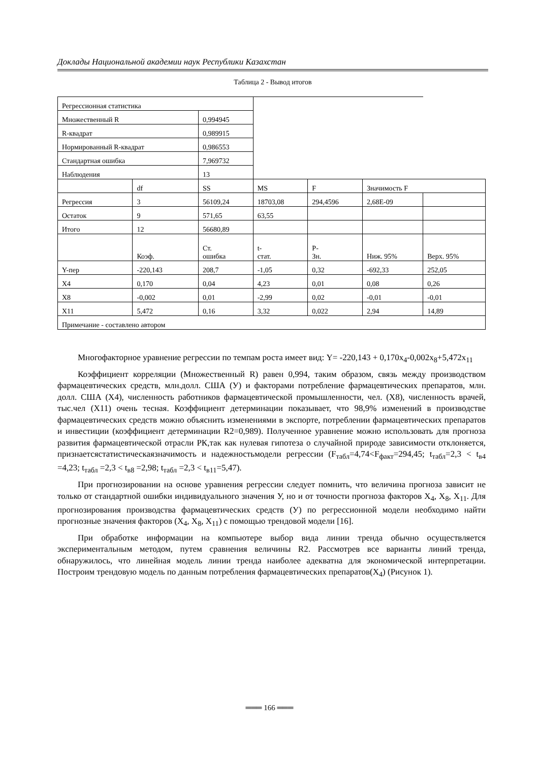Доклады Национальной академии наук Республики Казахстан
Таблица 2 - Вывод итогов
| Регрессионная статистика | | | | | | |
| Множественный R | | 0,994945 | | | | |
| R-квадрат | | 0,989915 | | | | |
| Нормированный R-квадрат | | 0,986553 | | | | |
| Стандартная ошибка | | 7,969732 | | | | |
| Наблюдения | | 13 | | | | |
| | df | SS | MS | F | Значимость F | |
| Регрессия | 3 | 56109,24 | 18703,08 | 294,4596 | 2,68E-09 | |
| Остаток | 9 | 571,65 | 63,55 | | | |
| Итого | 12 | 56680,89 | | | | |
| | Коэф. | Ст. ошибка | t- стат. | P- Зн. | Ниж. 95% | Верх. 95% |
| Y-пер | -220,143 | 208,7 | -1,05 | 0,32 | -692,33 | 252,05 |
| X4 | 0,170 | 0,04 | 4,23 | 0,01 | 0,08 | 0,26 |
| X8 | -0,002 | 0,01 | -2,99 | 0,02 | -0,01 | -0,01 |
| X11 | 5,472 | 0,16 | 3,32 | 0,022 | 2,94 | 14,89 |
| Примечание - составлено автором | | | | | | |
Многофакторное уравнение регрессии по темпам роста имеет вид: Y= -220,143 + 0,170x<sub>4</sub>-0,002x<sub>8</sub>+5,472x<sub>11</sub>
Коэффициент корреляции (Множественный R) равен 0,994, таким образом, связь между производством фармацевтических средств, млн.долл. США (У) и факторами потребление фармацевтических препаратов, млн. долл. США (X4), численность работников фармацевтической промышленности, чел. (X8), численность врачей, тыс.чел (X11) очень тесная. Коэффициент детерминации показывает, что 98,9% изменений в производстве фармацевтических средств можно объяснить изменениями в экспорте, потреблении фармацевтических препаратов и инвестиции (коэффициент детерминации R2=0,989). Полученное уравнение можно использовать для прогноза развития фармацевтической отрасли РК,так как нулевая гипотеза о случайной природе зависимости отклоняется, признаетсястатистическаязначимость и надежностьмодели регрессии (F<sub>табл</sub>=4,74<F<sub>факт</sub>=294,45; t<sub>табл</sub>=2,3 < t<sub>в4</sub> =4,23; t<sub>табл</sub> =2,3 < t<sub>в8</sub> =2,98; t<sub>табл</sub> =2,3 < t<sub>в11</sub>=5,47).
При прогнозировании на основе уравнения регрессии следует помнить, что величина прогноза зависит не только от стандартной ошибки индивидуального значения У, но и от точности прогноза факторов X<sub>4</sub>, X<sub>8</sub>, X<sub>11</sub>. Для прогнозирования производства фармацевтических средств (У) по регрессионной модели необходимо найти прогнозные значения факторов (X<sub>4</sub>, X<sub>8</sub>, X<sub>11</sub>) с помощью трендовой модели [16].
При обработке информации на компьютере выбор вида линии тренда обычно осуществляется экспериментальным методом, путем сравнения величины R2. Рассмотрев все варианты линий тренда, обнаружилось, что линейная модель линии тренда наиболее адекватна для экономической интерпретации. Построим трендовую модель по данным потребления фармацевтических препаратов(X<sub>4</sub>) (Рисунок 1).
═══ 166 ═══